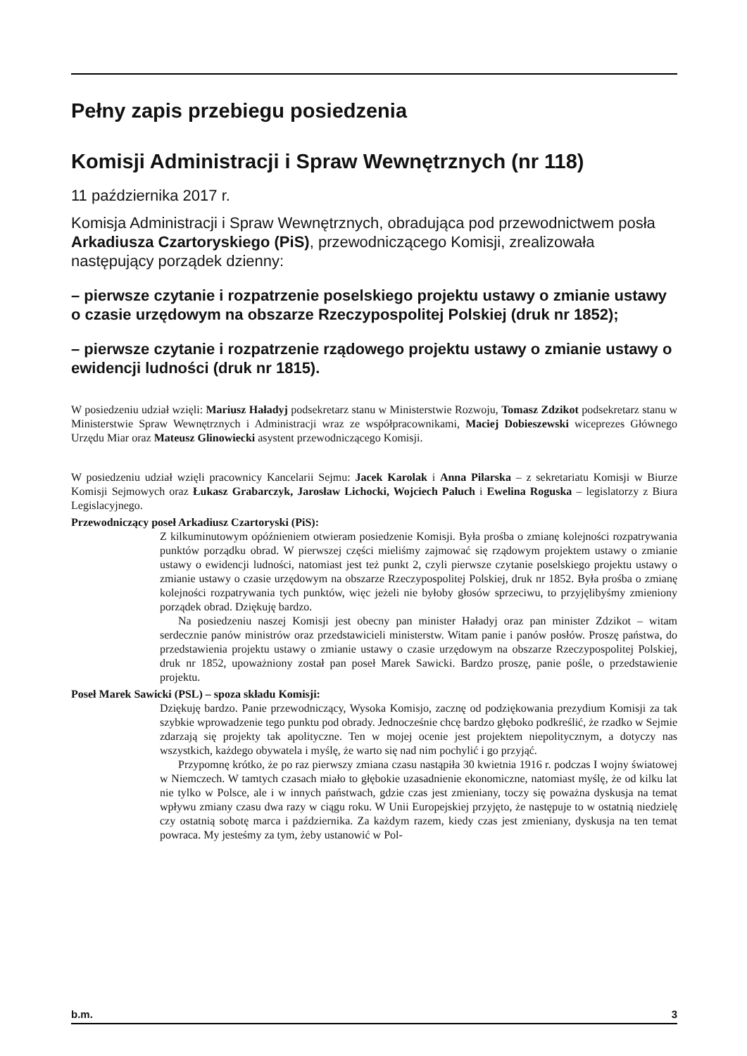Pełny zapis przebiegu posiedzenia
Komisji Administracji i Spraw Wewnętrznych (nr 118)
11 października 2017 r.
Komisja Administracji i Spraw Wewnętrznych, obradująca pod przewodnictwem posła Arkadiusza Czartoryskiego (PiS), przewodniczącego Komisji, zrealizowała następujący porządek dzienny:
– pierwsze czytanie i rozpatrzenie poselskiego projektu ustawy o zmianie ustawy o czasie urzędowym na obszarze Rzeczypospolitej Polskiej (druk nr 1852);
– pierwsze czytanie i rozpatrzenie rządowego projektu ustawy o zmianie ustawy o ewidencji ludności (druk nr 1815).
W posiedzeniu udział wzięli: Mariusz Haładyj podsekretarz stanu w Ministerstwie Rozwoju, Tomasz Zdzikot podsekretarz stanu w Ministerstwie Spraw Wewnętrznych i Administracji wraz ze współpracownikami, Maciej Dobieszewski wiceprezes Głównego Urzędu Miar oraz Mateusz Glinowiecki asystent przewodniczącego Komisji.
W posiedzeniu udział wzięli pracownicy Kancelarii Sejmu: Jacek Karolak i Anna Pilarska – z sekretariatu Komisji w Biurze Komisji Sejmowych oraz Łukasz Grabarczyk, Jarosław Lichocki, Wojciech Paluch i Ewelina Roguska – legislatorzy z Biura Legislacyjnego.
Przewodniczący poseł Arkadiusz Czartoryski (PiS):
Z kilkuminutowym opóźnieniem otwieram posiedzenie Komisji. Była prośba o zmianę kolejności rozpatrywania punktów porządku obrad. W pierwszej części mieliśmy zajmować się rządowym projektem ustawy o zmianie ustawy o ewidencji ludności, natomiast jest też punkt 2, czyli pierwsze czytanie poselskiego projektu ustawy o zmianie ustawy o czasie urzędowym na obszarze Rzeczypospolitej Polskiej, druk nr 1852. Była prośba o zmianę kolejności rozpatrywania tych punktów, więc jeżeli nie byłoby głosów sprzeciwu, to przyjęlibyśmy zmieniony porządek obrad. Dziękuję bardzo.
Na posiedzeniu naszej Komisji jest obecny pan minister Haładyj oraz pan minister Zdzikot – witam serdecznie panów ministrów oraz przedstawicieli ministerstw. Witam panie i panów posłów. Proszę państwa, do przedstawienia projektu ustawy o zmianie ustawy o czasie urzędowym na obszarze Rzeczypospolitej Polskiej, druk nr 1852, upoważniony został pan poseł Marek Sawicki. Bardzo proszę, panie pośle, o przedstawienie projektu.
Poseł Marek Sawicki (PSL) – spoza składu Komisji:
Dziękuję bardzo. Panie przewodniczący, Wysoka Komisjo, zacznę od podziękowania prezydium Komisji za tak szybkie wprowadzenie tego punktu pod obrady. Jednocześnie chcę bardzo głęboko podkreślić, że rzadko w Sejmie zdarzają się projekty tak apolityczne. Ten w mojej ocenie jest projektem niepolitycznym, a dotyczy nas wszystkich, każdego obywatela i myślę, że warto się nad nim pochylić i go przyjąć.
Przypomnę krótko, że po raz pierwszy zmiana czasu nastąpiła 30 kwietnia 1916 r. podczas I wojny światowej w Niemczech. W tamtych czasach miało to głębokie uzasadnienie ekonomiczne, natomiast myślę, że od kilku lat nie tylko w Polsce, ale i w innych państwach, gdzie czas jest zmieniany, toczy się poważna dyskusja na temat wpływu zmiany czasu dwa razy w ciągu roku. W Unii Europejskiej przyjęto, że następuje to w ostatnią niedzielę czy ostatnią sobotę marca i października. Za każdym razem, kiedy czas jest zmieniany, dyskusja na ten temat powraca. My jesteśmy za tym, żeby ustanowić w Pol-
b.m. 3